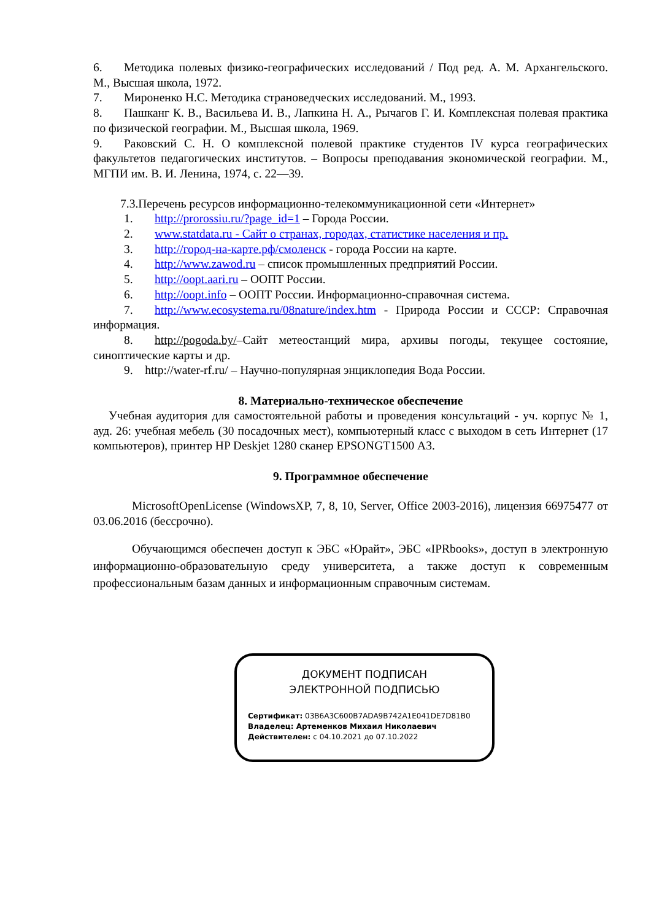6. Методика полевых физико-географических исследований / Под ред. А. М. Архангельского. М., Высшая школа, 1972.
7. Мироненко Н.С. Методика страноведческих исследований. М., 1993.
8. Пашканг К. В., Васильева И. В., Лапкина Н. А., Рычагов Г. И. Комплексная полевая практика по физической географии. М., Высшая школа, 1969.
9. Раковский С. Н. О комплексной полевой практике студентов IV курса географических факультетов педагогических институтов. – Вопросы преподавания экономической географии. М., МГПИ им. В. И. Ленина, 1974, с. 22—39.
7.3.Перечень ресурсов информационно-телекоммуникационной сети «Интернет»
1. http://prorossiu.ru/?page_id=1 – Города России.
2. www.statdata.ru - Сайт о странах, городах, статистике населения и пр.
3. http://город-на-карте.рф/смоленск - города России на карте.
4. http://www.zawod.ru – список промышленных предприятий России.
5. http://oopt.aari.ru – ООПТ России.
6. http://oopt.info – ООПТ России. Информационно-справочная система.
7. http://www.ecosystema.ru/08nature/index.htm - Природа России и СССР: Справочная информация.
8. http://pogoda.by/–Сайт метеостанций мира, архивы погоды, текущее состояние, синоптические карты и др.
9. http://water-rf.ru/ – Научно-популярная энциклопедия Вода России.
8. Материально-техническое обеспечение
Учебная аудитория для самостоятельной работы и проведения консультаций - уч. корпус № 1, ауд. 26: учебная мебель (30 посадочных мест), компьютерный класс с выходом в сеть Интернет (17 компьютеров), принтер HP Deskjet 1280 сканер EPSONGT1500 А3.
9. Программное обеспечение
MicrosoftOpenLicense (WindowsXP, 7, 8, 10, Server, Office 2003-2016), лицензия 66975477 от 03.06.2016 (бессрочно).
Обучающимся обеспечен доступ к ЭБС «Юрайт», ЭБС «IPRbooks», доступ в электронную информационно-образовательную среду университета, а также доступ к современным профессиональным базам данных и информационным справочным системам.
ДОКУМЕНТ ПОДПИСАН
ЭЛЕКТРОННОЙ ПОДПИСЬЮ
Сертификат: 03B6A3C600B7ADA9B742A1E041DE7D81B0
Владелец: Артеменков Михаил Николаевич
Действителен: с 04.10.2021 до 07.10.2022